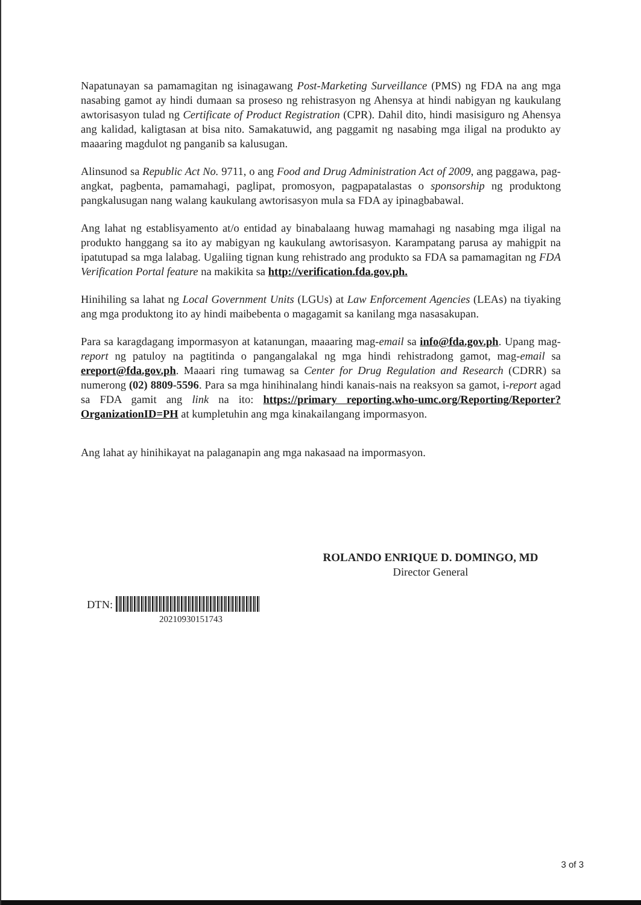Napatunayan sa pamamagitan ng isinagawang Post-Marketing Surveillance (PMS) ng FDA na ang mga nasabing gamot ay hindi dumaan sa proseso ng rehistrasyon ng Ahensya at hindi nabigyan ng kaukulang awtorisasyon tulad ng Certificate of Product Registration (CPR). Dahil dito, hindi masisiguro ng Ahensya ang kalidad, kaligtasan at bisa nito. Samakatuwid, ang paggamit ng nasabing mga iligal na produkto ay maaaring magdulot ng panganib sa kalusugan.
Alinsunod sa Republic Act No. 9711, o ang Food and Drug Administration Act of 2009, ang paggawa, pag-angkat, pagbenta, pamamahagi, paglipat, promosyon, pagpapatalastas o sponsorship ng produktong pangkalusugan nang walang kaukulang awtorisasyon mula sa FDA ay ipinagbabawal.
Ang lahat ng establisyamento at/o entidad ay binabalaang huwag mamahagi ng nasabing mga iligal na produkto hanggang sa ito ay mabigyan ng kaukulang awtorisasyon. Karampatang parusa ay mahigpit na ipatutupad sa mga lalabag. Ugaliing tignan kung rehistrado ang produkto sa FDA sa pamamagitan ng FDA Verification Portal feature na makikita sa http://verification.fda.gov.ph.
Hinihiling sa lahat ng Local Government Units (LGUs) at Law Enforcement Agencies (LEAs) na tiyaking ang mga produktong ito ay hindi maibebenta o magagamit sa kanilang mga nasasakupan.
Para sa karagdagang impormasyon at katanungan, maaaring mag-email sa info@fda.gov.ph. Upang mag-report ng patuloy na pagtitinda o pangangalakal ng mga hindi rehistradong gamot, mag-email sa ereport@fda.gov.ph. Maaari ring tumawag sa Center for Drug Regulation and Research (CDRR) sa numerong (02) 8809-5596. Para sa mga hinihinalang hindi kanais-nais na reaksyon sa gamot, i-report agad sa FDA gamit ang link na ito: https://primary reporting.who-umc.org/Reporting/Reporter?OrganizationID=PH at kumpletuhin ang mga kinakailangang impormasyon.
Ang lahat ay hinihikayat na palaganapin ang mga nakasaad na impormasyon.
ROLANDO ENRIQUE D. DOMINGO, MD
Director General
DTN:
20210930151743
3 of 3